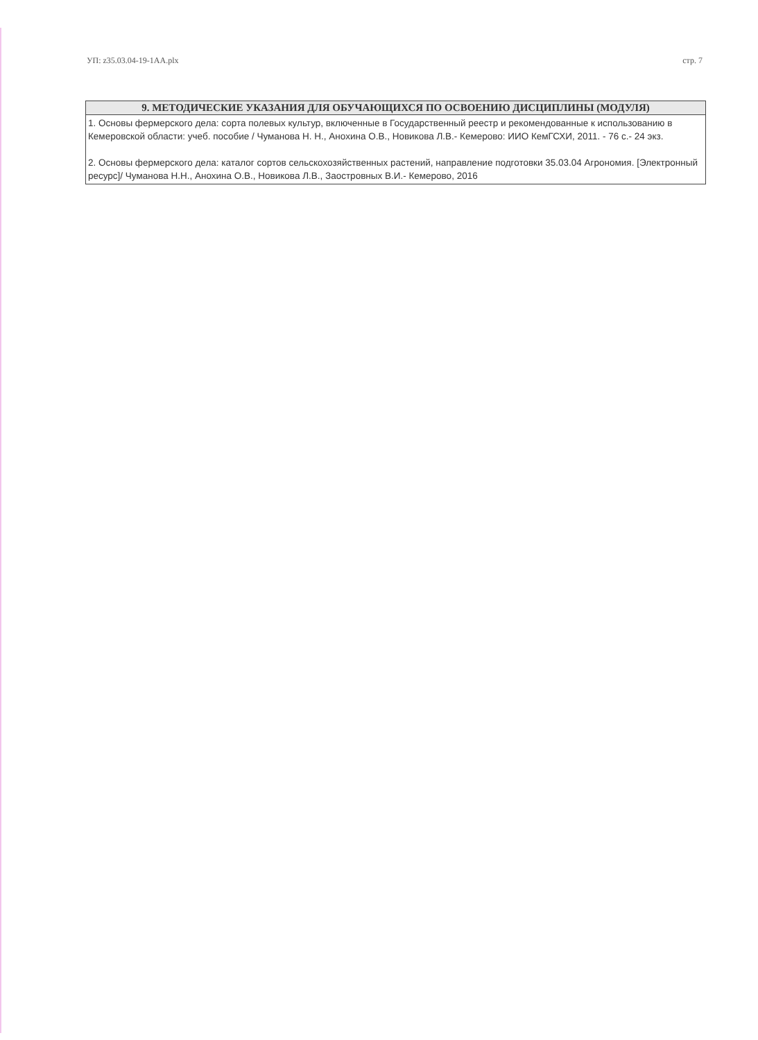УП: z35.03.04-19-1АА.plx стр. 7
| 9. МЕТОДИЧЕСКИЕ УКАЗАНИЯ ДЛЯ ОБУЧАЮЩИХСЯ ПО ОСВОЕНИЮ ДИСЦИПЛИНЫ (МОДУЛЯ) |
| --- |
| 1. Основы фермерского дела: сорта полевых культур, включенные в Государственный реестр и рекомендованные к использованию в Кемеровской области: учеб. пособие / Чуманова Н. Н., Анохина О.В., Новикова Л.В.- Кемерово: ИИО КемГСХИ, 2011. - 76 с.- 24 экз. 2. Основы фермерского дела: каталог сортов сельскохозяйственных растений, направление подготовки 35.03.04 Агрономия. [Электронный ресурс]/ Чуманова Н.Н., Анохина О.В., Новикова Л.В., Заостровных В.И.- Кемерово, 2016 |